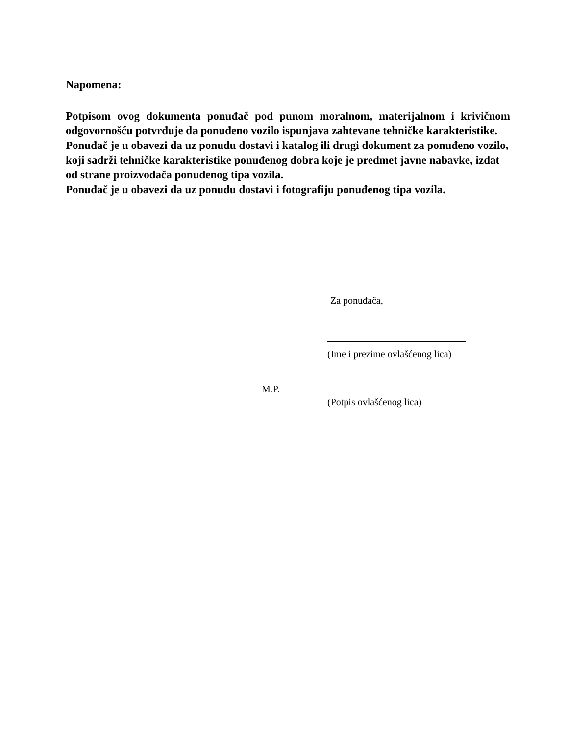Napomena:
Potpisom ovog dokumenta ponuđač pod punom moralnom, materijalnom i krivičnom odgovornošću potvrđuje da ponuđeno vozilo ispunjava zahtevane tehničke karakteristike.
Ponuđač je u obavezi da uz ponudu dostavi i katalog ili drugi dokument za ponuđeno vozilo, koji sadrži tehničke karakteristike ponuđenog dobra koje je predmet javne nabavke, izdat od strane proizvođača ponuđenog tipa vozila.
Ponuđač je u obavezi da uz ponudu dostavi i fotografiju ponuđenog tipa vozila.
Za ponuđača,
(Ime i prezime ovlašćenog lica)
M.P.
(Potpis ovlašćenog lica)